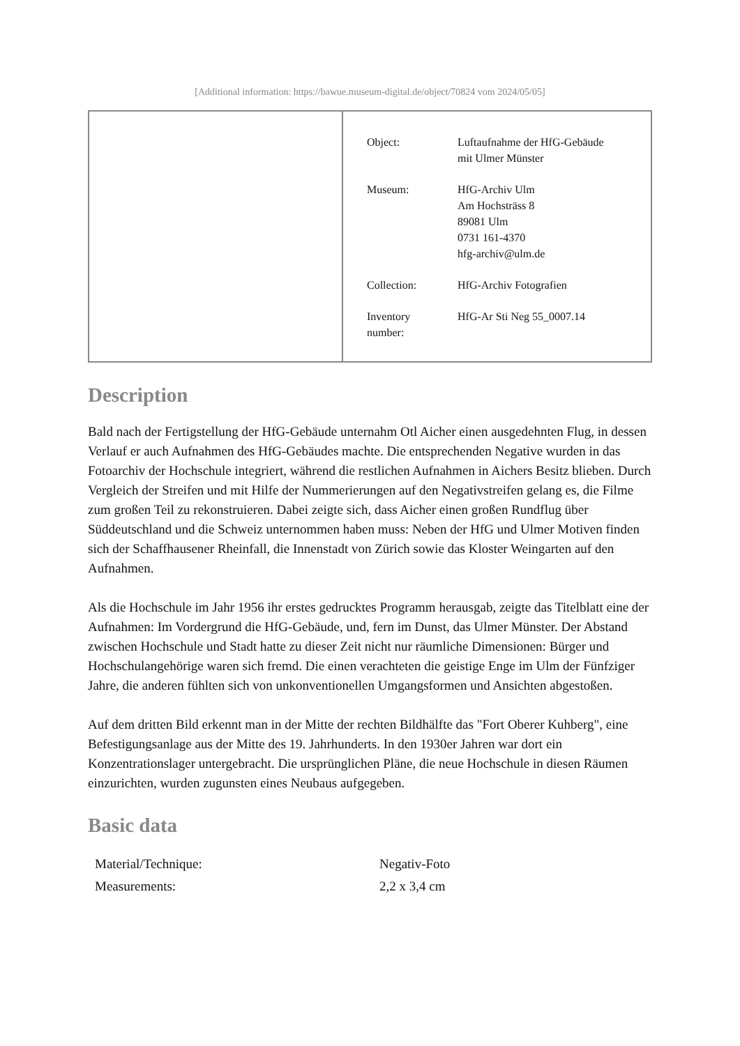[Additional information: https://bawue.museum-digital.de/object/70824 vom 2024/05/05]
| Object: | Luftaufnahme der HfG-Gebäude mit Ulmer Münster |
| Museum: | HfG-Archiv Ulm Am Hochsträss 8 89081 Ulm 0731 161-4370 hfg-archiv@ulm.de |
| Collection: | HfG-Archiv Fotografien |
| Inventory number: | HfG-Ar Sti Neg 55_0007.14 |
Description
Bald nach der Fertigstellung der HfG-Gebäude unternahm Otl Aicher einen ausgedehnten Flug, in dessen Verlauf er auch Aufnahmen des HfG-Gebäudes machte. Die entsprechenden Negative wurden in das Fotoarchiv der Hochschule integriert, während die restlichen Aufnahmen in Aichers Besitz blieben. Durch Vergleich der Streifen und mit Hilfe der Nummerierungen auf den Negativstreifen gelang es, die Filme zum großen Teil zu rekonstruieren. Dabei zeigte sich, dass Aicher einen großen Rundflug über Süddeutschland und die Schweiz unternommen haben muss: Neben der HfG und Ulmer Motiven finden sich der Schaffhausener Rheinfall, die Innenstadt von Zürich sowie das Kloster Weingarten auf den Aufnahmen.
Als die Hochschule im Jahr 1956 ihr erstes gedrucktes Programm herausgab, zeigte das Titelblatt eine der Aufnahmen: Im Vordergrund die HfG-Gebäude, und, fern im Dunst, das Ulmer Münster. Der Abstand zwischen Hochschule und Stadt hatte zu dieser Zeit nicht nur räumliche Dimensionen: Bürger und Hochschulangehörige waren sich fremd. Die einen verachteten die geistige Enge im Ulm der Fünfziger Jahre, die anderen fühlten sich von unkonventionellen Umgangsformen und Ansichten abgestoßen.
Auf dem dritten Bild erkennt man in der Mitte der rechten Bildhälfte das "Fort Oberer Kuhberg", eine Befestigungsanlage aus der Mitte des 19. Jahrhunderts. In den 1930er Jahren war dort ein Konzentrationslager untergebracht. Die ursprünglichen Pläne, die neue Hochschule in diesen Räumen einzurichten, wurden zugunsten eines Neubaus aufgegeben.
Basic data
| Material/Technique: | Negativ-Foto |
| Measurements: | 2,2 x 3,4 cm |